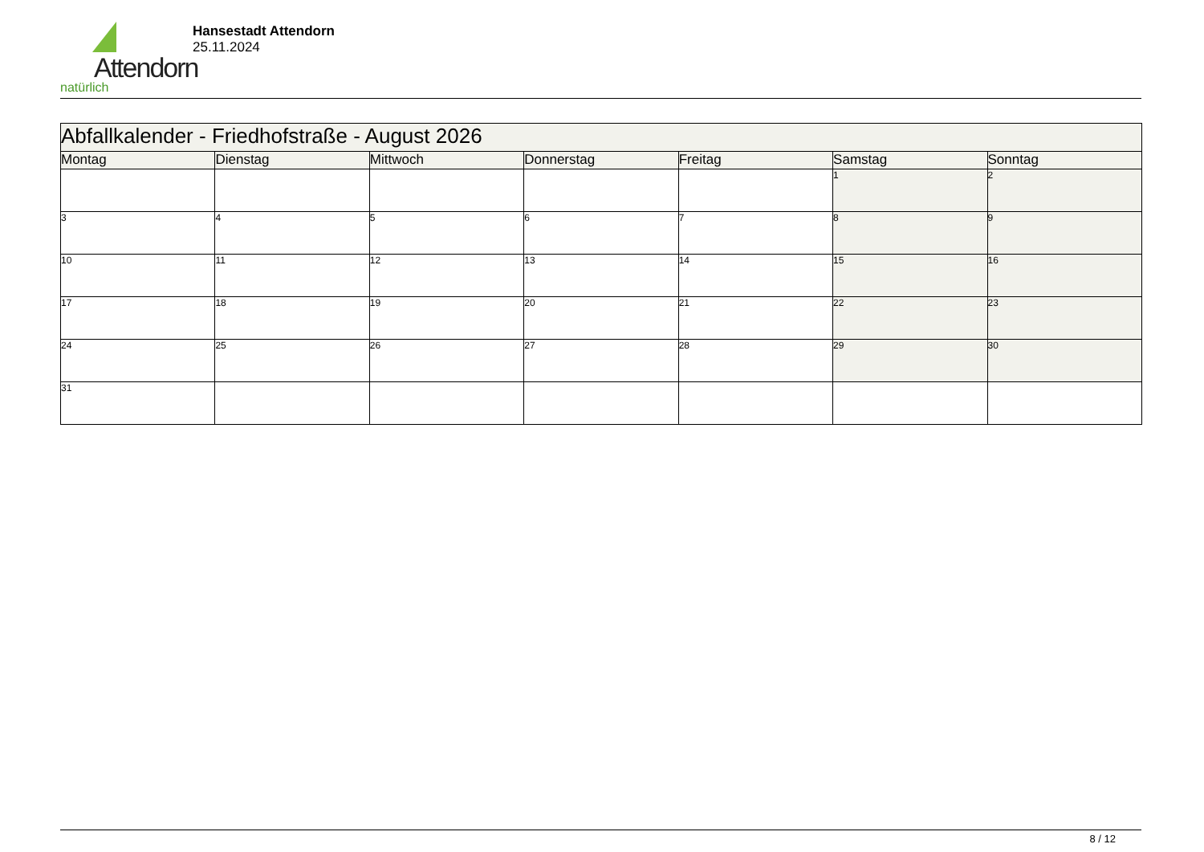Attendorn
natürlich
Hansestadt Attendorn
25.11.2024
| Abfallkalender - Friedhofstraße - August 2026 | | | | | | |
| Montag | Dienstag | Mittwoch | Donnerstag | Freitag | Samstag | Sonntag |
| | | | | | 1 | 2 |
| 3 | 4 | 5 | 6 | 7 | 8 | 9 |
| 10 | 11 | 12 | 13 | 14 | 15 | 16 |
| 17 | 18 | 19 | 20 | 21 | 22 | 23 |
| 24 | 25 | 26 | 27 | 28 | 29 | 30 |
| 31 | | | | | | |
8 / 12